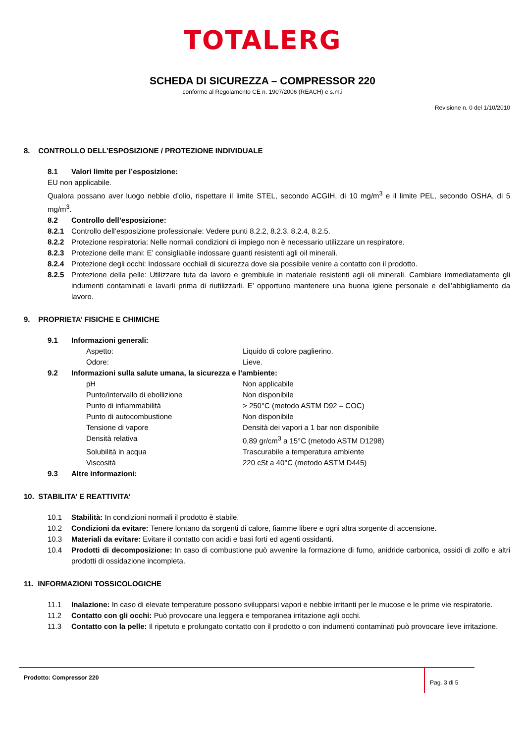TOTALERG
SCHEDA DI SICUREZZA – COMPRESSOR 220
conforme al Regolamento CE n. 1907/2006 (REACH) e s.m.i
Revisione n. 0 del 1/10/2010
8. CONTROLLO DELL’ESPOSIZIONE / PROTEZIONE INDIVIDUALE
8.1 Valori limite per l’esposizione:
EU non applicabile.
Qualora possano aver luogo nebbie d’olio, rispettare il limite STEL, secondo ACGIH, di 10 mg/m<sup>3</sup> e il limite PEL, secondo OSHA, di 5 mg/m<sup>3</sup>.
8.2 Controllo dell’esposizione:
8.2.1 Controllo dell’esposizione professionale: Vedere punti 8.2.2, 8.2.3, 8.2.4, 8.2.5.
8.2.2 Protezione respiratoria: Nelle normali condizioni di impiego non è necessario utilizzare un respiratore.
8.2.3 Protezione delle mani: E’ consigliabile indossare guanti resistenti agli oil minerali.
8.2.4 Protezione degli occhi: Indossare occhiali di sicurezza dove sia possibile venire a contatto con il prodotto.
8.2.5 Protezione della pelle: Utilizzare tuta da lavoro e grembiule in materiale resistenti agli oli minerali. Cambiare immediatamente gli indumenti contaminati e lavarli prima di riutilizzarli. E’ opportuno mantenere una buona igiene personale e dell’abbigliamento da lavoro.
9. PROPRIETA’ FISICHE E CHIMICHE
9.1 Informazioni generali:
Aspetto: Liquido di colore paglierino.
Odore: Lieve.
9.2 Informazioni sulla salute umana, la sicurezza e l’ambiente:
pH Non applicabile
Punto/intervallo di ebollizione Non disponibile
Punto di infiammabilità > 250°C (metodo ASTM D92 – COC)
Punto di autocombustione Non disponibile
Tensione di vapore Densità dei vapori a 1 bar non disponibile
Densità relativa 0,89 gr/cm<sup>3</sup> a 15°C (metodo ASTM D1298)
Solubilità in acqua Trascurabile a temperatura ambiente
Viscosità 220 cSt a 40°C (metodo ASTM D445)
9.3 Altre informazioni:
10. STABILITA’ E REATTIVITA’
10.1 Stabilità: In condizioni normali il prodotto è stabile.
10.2 Condizioni da evitare: Tenere lontano da sorgenti di calore, fiamme libere e ogni altra sorgente di accensione.
10.3 Materiali da evitare: Evitare il contatto con acidi e basi forti ed agenti ossidanti.
10.4 Prodotti di decomposizione: In caso di combustione può avvenire la formazione di fumo, anidride carbonica, ossidi di zolfo e altri prodotti di ossidazione incompleta.
11. INFORMAZIONI TOSSICOLOGICHE
11.1 Inalazione: In caso di elevate temperature possono svilupparsi vapori e nebbie irritanti per le mucose e le prime vie respiratorie.
11.2 Contatto con gli occhi: Può provocare una leggera e temporanea irritazione agli occhi.
11.3 Contatto con la pelle: Il ripetuto e prolungato contatto con il prodotto o con indumenti contaminati può provocare lieve irritazione.
Prodotto: Compressor 220
Pag. 3 di 5